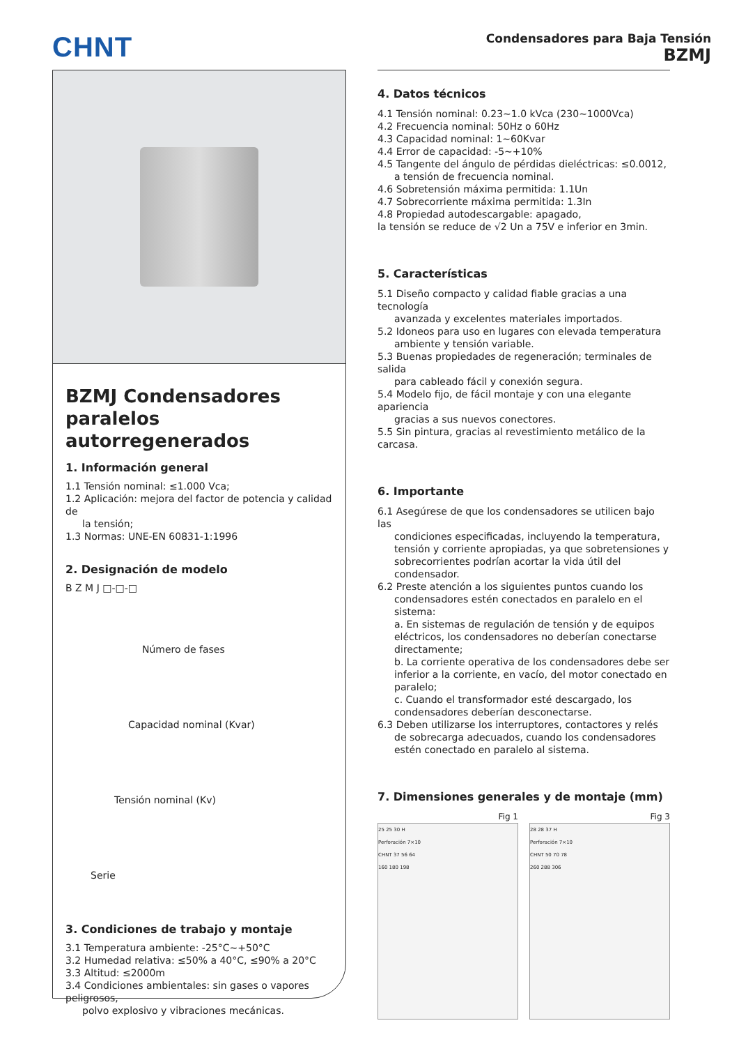CHNT
Condensadores para Baja Tensión
BZMJ
BZMJ Condensadores paralelos autorregenerados
1. Información general
1.1 Tensión nominal: ≤1.000 Vca;
1.2 Aplicación: mejora del factor de potencia y calidad de
la tensión;
1.3 Normas: UNE-EN 60831-1:1996
2. Designación de modelo
B Z M J □-□-□
Número de fases
Capacidad nominal (Kvar)
Tensión nominal (Kv)
Serie
3. Condiciones de trabajo y montaje
3.1 Temperatura ambiente: -25°C~+50°C
3.2 Humedad relativa: ≤50% a 40°C, ≤90% a 20°C
3.3 Altitud: ≤2000m
3.4 Condiciones ambientales: sin gases o vapores peligrosos,
polvo explosivo y vibraciones mecánicas.
4. Datos técnicos
4.1 Tensión nominal: 0.23~1.0 kVca (230~1000Vca)
4.2 Frecuencia nominal: 50Hz o 60Hz
4.3 Capacidad nominal: 1~60Kvar
4.4 Error de capacidad: -5~+10%
4.5 Tangente del ángulo de pérdidas dieléctricas: ≤0.0012,
a tensión de frecuencia nominal.
4.6 Sobretensión máxima permitida: 1.1Un
4.7 Sobrecorriente máxima permitida: 1.3In
4.8 Propiedad autodescargable: apagado,
la tensión se reduce de √2 Un a 75V e inferior en 3min.
5. Características
5.1 Diseño compacto y calidad fiable gracias a una tecnología
avanzada y excelentes materiales importados.
5.2 Idoneos para uso en lugares con elevada temperatura
ambiente y tensión variable.
5.3 Buenas propiedades de regeneración; terminales de salida
para cableado fácil y conexión segura.
5.4 Modelo fijo, de fácil montaje y con una elegante apariencia
gracias a sus nuevos conectores.
5.5 Sin pintura, gracias al revestimiento metálico de la carcasa.
6. Importante
6.1 Asegúrese de que los condensadores se utilicen bajo las
condiciones especificadas, incluyendo la temperatura, tensión y corriente apropiadas, ya que sobretensiones y sobrecorrientes podrían acortar la vida útil del condensador.
6.2 Preste atención a los siguientes puntos cuando los
condensadores estén conectados en paralelo en el sistema:
a. En sistemas de regulación de tensión y de equipos eléctricos, los condensadores no deberían conectarse directamente;
b. La corriente operativa de los condensadores debe ser inferior a la corriente, en vacío, del motor conectado en paralelo;
c. Cuando el transformador esté descargado, los condensadores deberían desconectarse.
6.3 Deben utilizarse los interruptores, contactores y relés
de sobrecarga adecuados, cuando los condensadores estén conectado en paralelo al sistema.
7. Dimensiones generales y de montaje (mm)
Fig 1
25 25 30 H
Perforación 7×10
CHNT 37 56 64
160 180 198
Fig 3
28 28 37 H
Perforación 7×10
CHNT 50 70 78
260 288 306